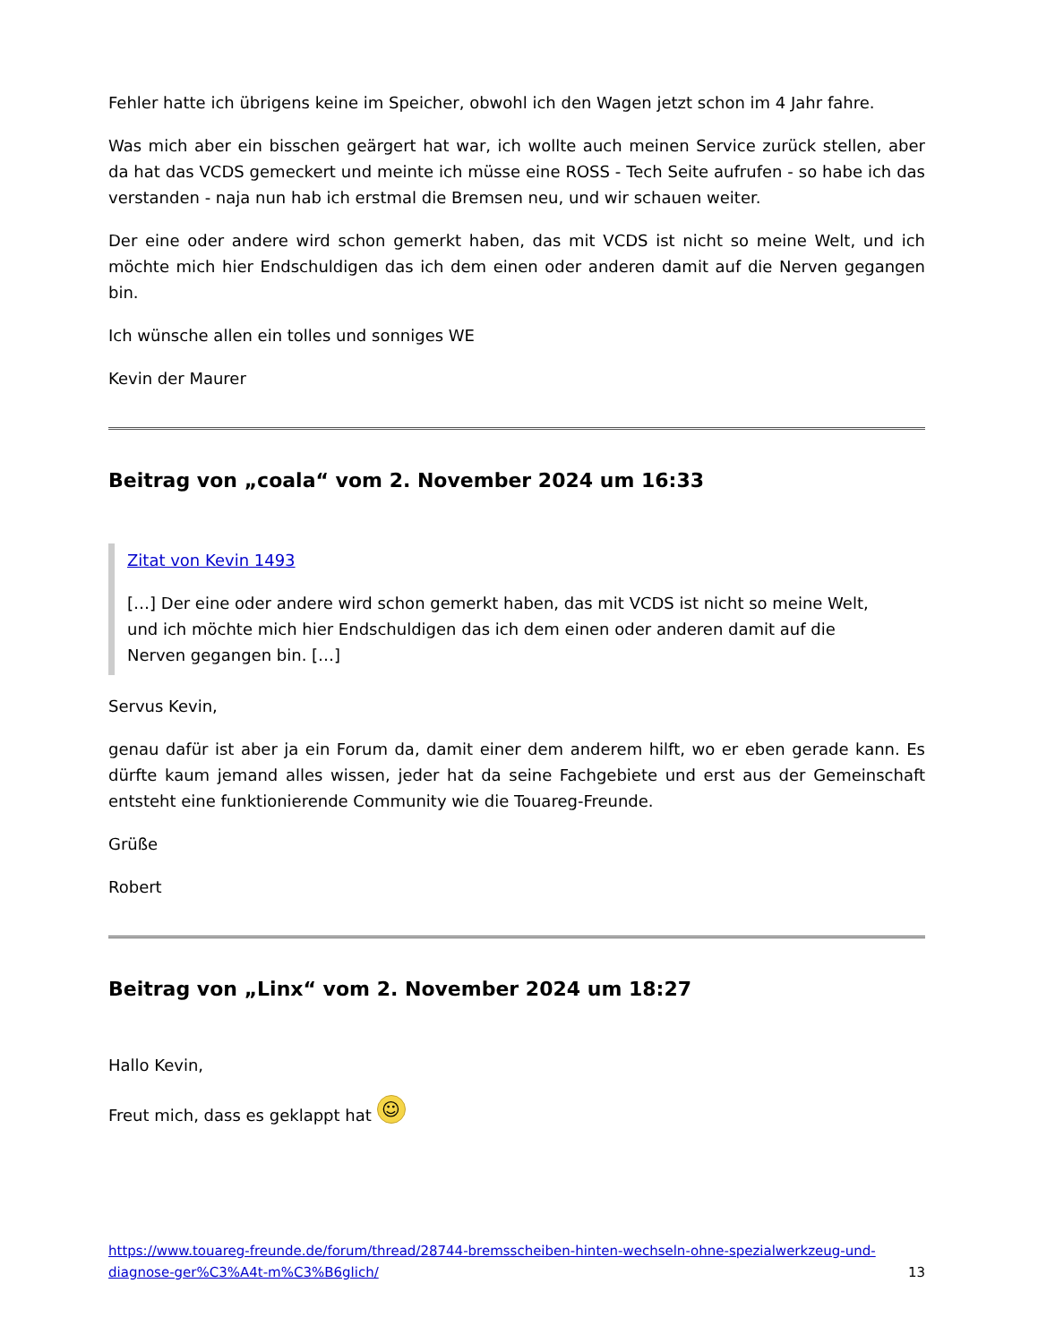Fehler hatte ich übrigens keine im Speicher, obwohl ich den Wagen jetzt schon im 4 Jahr fahre.
Was mich aber ein bisschen geärgert hat war, ich wollte auch meinen Service zurück stellen, aber da hat das VCDS gemeckert und meinte ich müsse eine ROSS - Tech Seite aufrufen - so habe ich das verstanden - naja nun hab ich erstmal die Bremsen neu, und wir schauen weiter.
Der eine oder andere wird schon gemerkt haben, das mit VCDS ist nicht so meine Welt, und ich möchte mich hier Endschuldigen das ich dem einen oder anderen damit auf die Nerven gegangen bin.
Ich wünsche allen ein tolles und sonniges WE
Kevin der Maurer
Beitrag von „coala“ vom 2. November 2024 um 16:33
Zitat von Kevin 1493
[…] Der eine oder andere wird schon gemerkt haben, das mit VCDS ist nicht so meine Welt, und ich möchte mich hier Endschuldigen das ich dem einen oder anderen damit auf die Nerven gegangen bin. […]
Servus Kevin,
genau dafür ist aber ja ein Forum da, damit einer dem anderem hilft, wo er eben gerade kann. Es dürfte kaum jemand alles wissen, jeder hat da seine Fachgebiete und erst aus der Gemeinschaft entsteht eine funktionierende Community wie die Touareg-Freunde.
Grüße
Robert
Beitrag von „Linx“ vom 2. November 2024 um 18:27
Hallo Kevin,
Freut mich, dass es geklappt hat ☺
https://www.touareg-freunde.de/forum/thread/28744-bremsscheiben-hinten-wechseln-ohne-spezialwerkzeug-und-diagnose-ger%C3%A4t-m%C3%B6glich/ 13